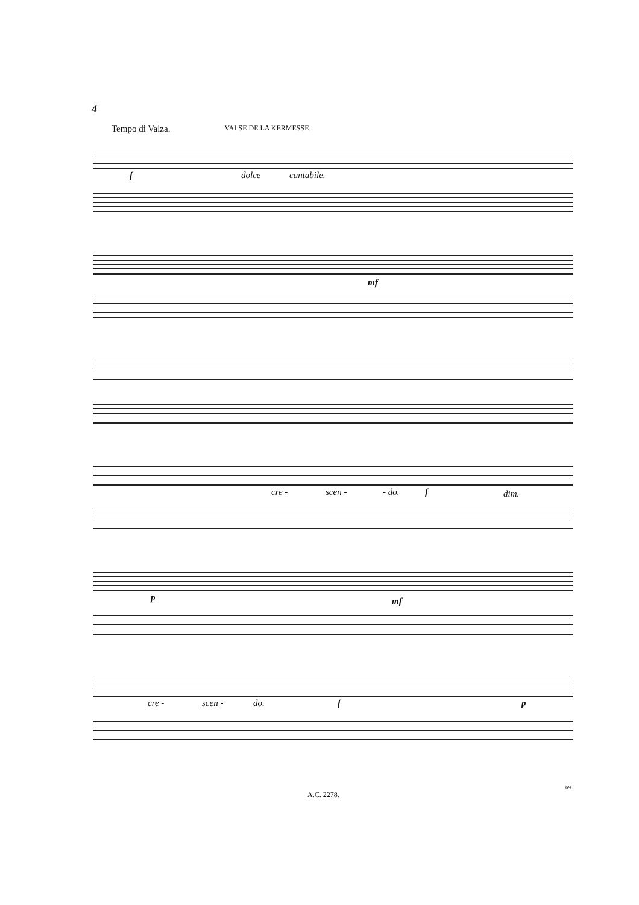4
Tempo di Valza. VALSE DE LA KERMESSE.
f dolce cantabile.
mf
cre - scen - - do. f dim.
p mf
cre - scen - do. f p
A.C. 2278.
69